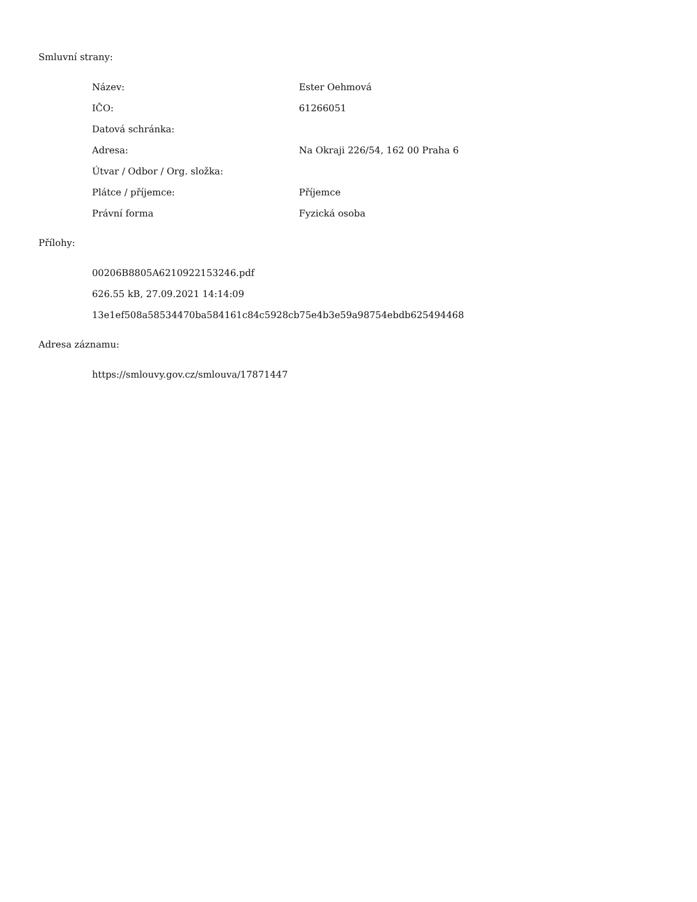Smluvní strany:
| Název: | Ester Oehmová |
| IČO: | 61266051 |
| Datová schránka: | |
| Adresa: | Na Okraji 226/54, 162 00 Praha 6 |
| Útvar / Odbor / Org. složka: | |
| Plátce / příjemce: | Příjemce |
| Právní forma | Fyzická osoba |
Přílohy:
00206B8805A6210922153246.pdf
626.55 kB, 27.09.2021 14:14:09
13e1ef508a58534470ba584161c84c5928cb75e4b3e59a98754ebdb625494468
Adresa záznamu:
https://smlouvy.gov.cz/smlouva/17871447